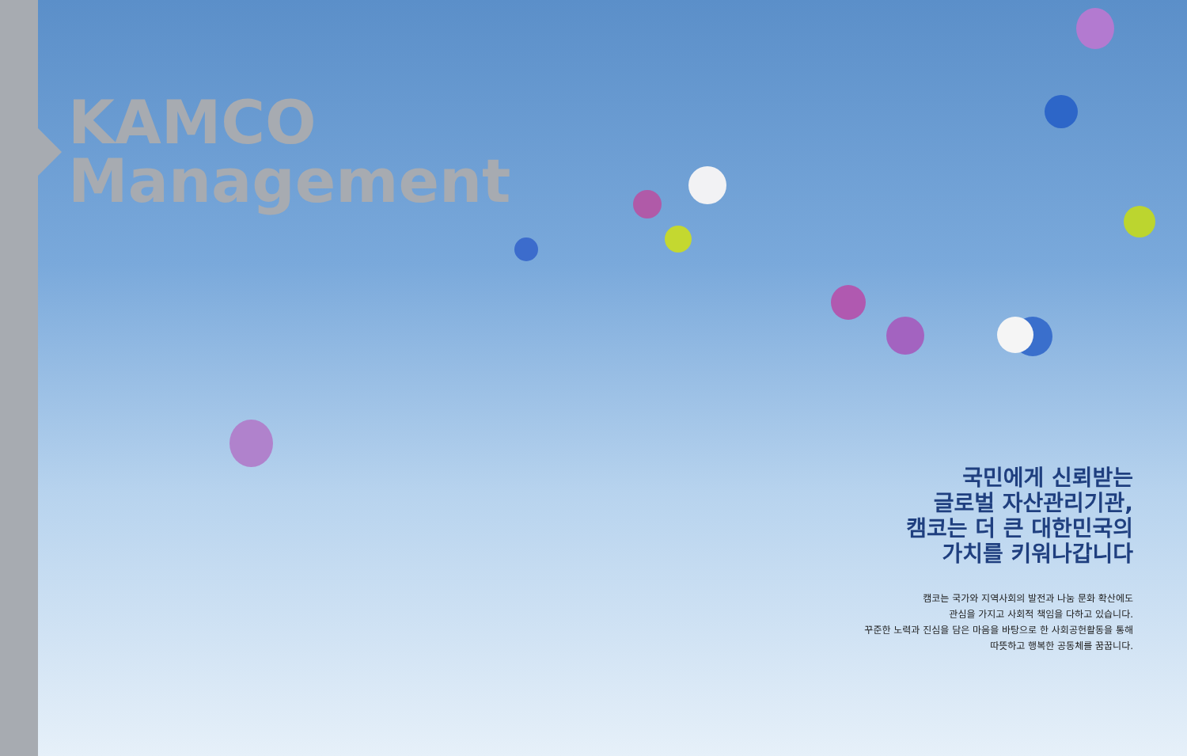KAMCO
Management
국민에게 신뢰받는
글로벌 자산관리기관,
캠코는 더 큰 대한민국의
가치를 키워나갑니다
캠코는 국가와 지역사회의 발전과 나눔 문화 확산에도
관심을 가지고 사회적 책임을 다하고 있습니다.
꾸준한 노력과 진심을 담은 마음을 바탕으로 한 사회공헌활동을 통해
따뜻하고 행복한 공동체를 꿈꿉니다.